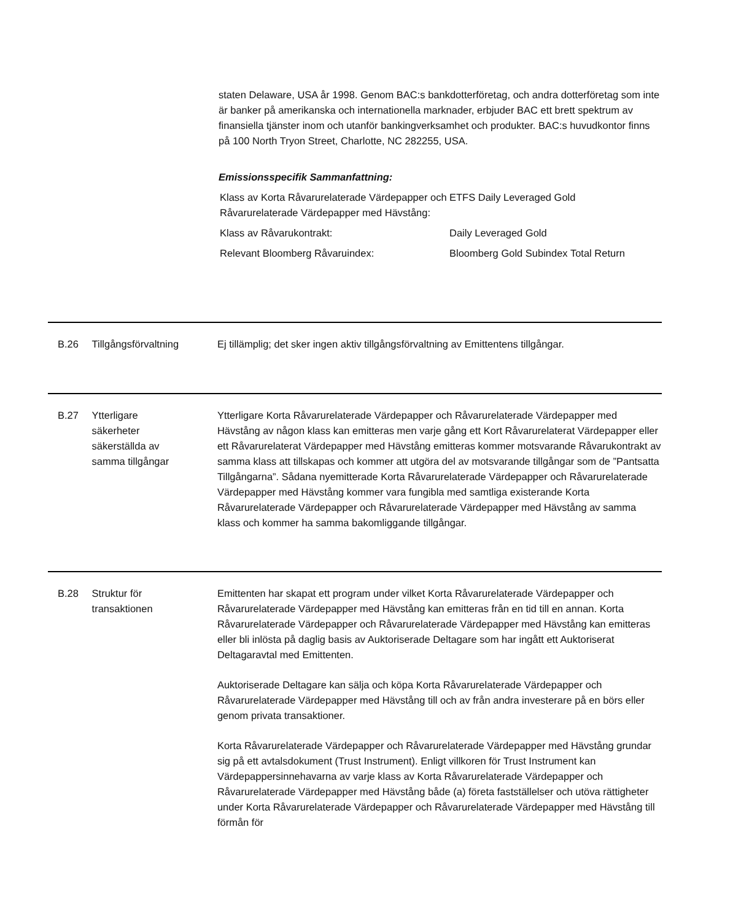staten Delaware, USA år 1998. Genom BAC:s bankdotterföretag, och andra dotterföretag som inte är banker på amerikanska och internationella marknader, erbjuder BAC ett brett spektrum av finansiella tjänster inom och utanför bankingverksamhet och produkter. BAC:s huvudkontor finns på 100 North Tryon Street, Charlotte, NC 282255, USA.
Emissionsspecifik Sammanfattning:
| Klass av Korta Råvarurelaterade Värdepapper och Råvarurelaterade Värdepapper med Hävstång: | ETFS Daily Leveraged Gold |
| Klass av Råvarukontrakt: | Daily Leveraged Gold |
| Relevant Bloomberg Råvaruindex: | Bloomberg Gold Subindex Total Return |
B.26 Tillgångsförvaltning Ej tillämplig; det sker ingen aktiv tillgångsförvaltning av Emittentens tillgångar.
B.27 Ytterligare
säkerheter
säkerställda av
samma tillgångar
Ytterligare Korta Råvarurelaterade Värdepapper och Råvarurelaterade Värdepapper med Hävstång av någon klass kan emitteras men varje gång ett Kort Råvarurelaterat Värdepapper eller ett Råvarurelaterat Värdepapper med Hävstång emitteras kommer motsvarande Råvarukontrakt av samma klass att tillskapas och kommer att utgöra del av motsvarande tillgångar som de ”Pantsatta Tillgångarna”. Sådana nyemitterade Korta Råvarurelaterade Värdepapper och Råvarurelaterade Värdepapper med Hävstång kommer vara fungibla med samtliga existerande Korta Råvarurelaterade Värdepapper och Råvarurelaterade Värdepapper med Hävstång av samma klass och kommer ha samma bakomliggande tillgångar.
B.28 Struktur för
transaktionen
Emittenten har skapat ett program under vilket Korta Råvarurelaterade Värdepapper och Råvarurelaterade Värdepapper med Hävstång kan emitteras från en tid till en annan. Korta Råvarurelaterade Värdepapper och Råvarurelaterade Värdepapper med Hävstång kan emitteras eller bli inlösta på daglig basis av Auktoriserade Deltagare som har ingått ett Auktoriserat Deltagaravtal med Emittenten.
Auktoriserade Deltagare kan sälja och köpa Korta Råvarurelaterade Värdepapper och Råvarurelaterade Värdepapper med Hävstång till och av från andra investerare på en börs eller genom privata transaktioner.
Korta Råvarurelaterade Värdepapper och Råvarurelaterade Värdepapper med Hävstång grundar sig på ett avtalsdokument (Trust Instrument). Enligt villkoren för Trust Instrument kan Värdepappersinnehavarna av varje klass av Korta Råvarurelaterade Värdepapper och Råvarurelaterade Värdepapper med Hävstång både (a) företa fastställelser och utöva rättigheter under Korta Råvarurelaterade Värdepapper och Råvarurelaterade Värdepapper med Hävstång till förmån för